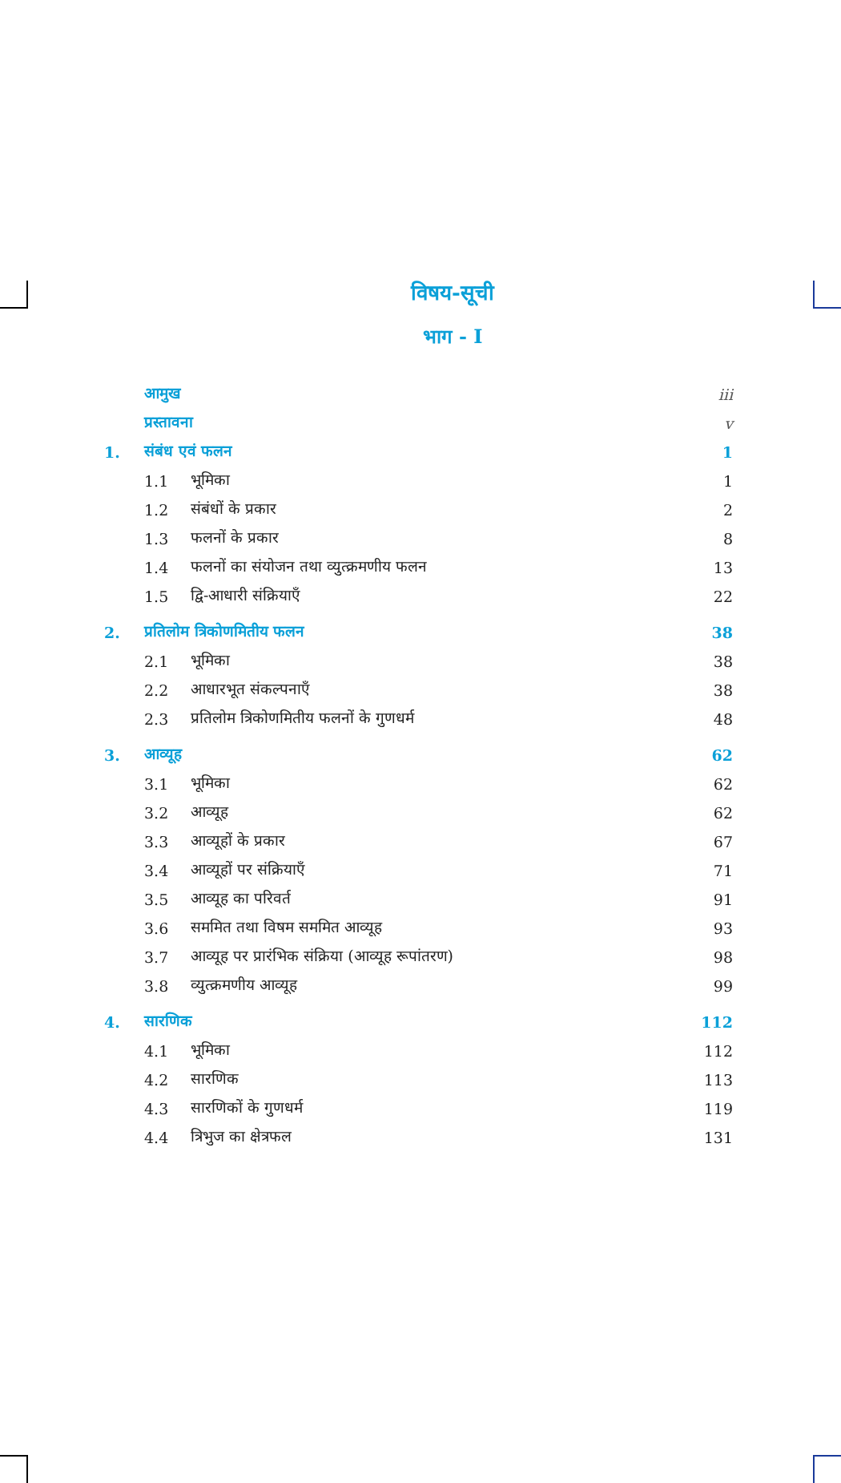विषय-सूची
भाग - I
| | आमुख | | iii |
| | प्रस्तावना | | v |
| 1. | संबंध एवं फलन | | 1 |
| | 1.1 | भूमिका | 1 |
| | 1.2 | संबंधों के प्रकार | 2 |
| | 1.3 | फलनों के प्रकार | 8 |
| | 1.4 | फलनों का संयोजन तथा व्युत्क्रमणीय फलन | 13 |
| | 1.5 | द्वि-आधारी संक्रियाएँ | 22 |
| 2. | प्रतिलोम त्रिकोणमितीय फलन | | 38 |
| | 2.1 | भूमिका | 38 |
| | 2.2 | आधारभूत संकल्पनाएँ | 38 |
| | 2.3 | प्रतिलोम त्रिकोणमितीय फलनों के गुणधर्म | 48 |
| 3. | आव्यूह | | 62 |
| | 3.1 | भूमिका | 62 |
| | 3.2 | आव्यूह | 62 |
| | 3.3 | आव्यूहों के प्रकार | 67 |
| | 3.4 | आव्यूहों पर संक्रियाएँ | 71 |
| | 3.5 | आव्यूह का परिवर्त | 91 |
| | 3.6 | सममित तथा विषम सममित आव्यूह | 93 |
| | 3.7 | आव्यूह पर प्रारंभिक संक्रिया (आव्यूह रूपांतरण) | 98 |
| | 3.8 | व्युत्क्रमणीय आव्यूह | 99 |
| 4. | सारणिक | | 112 |
| | 4.1 | भूमिका | 112 |
| | 4.2 | सारणिक | 113 |
| | 4.3 | सारणिकों के गुणधर्म | 119 |
| | 4.4 | त्रिभुज का क्षेत्रफल | 131 |